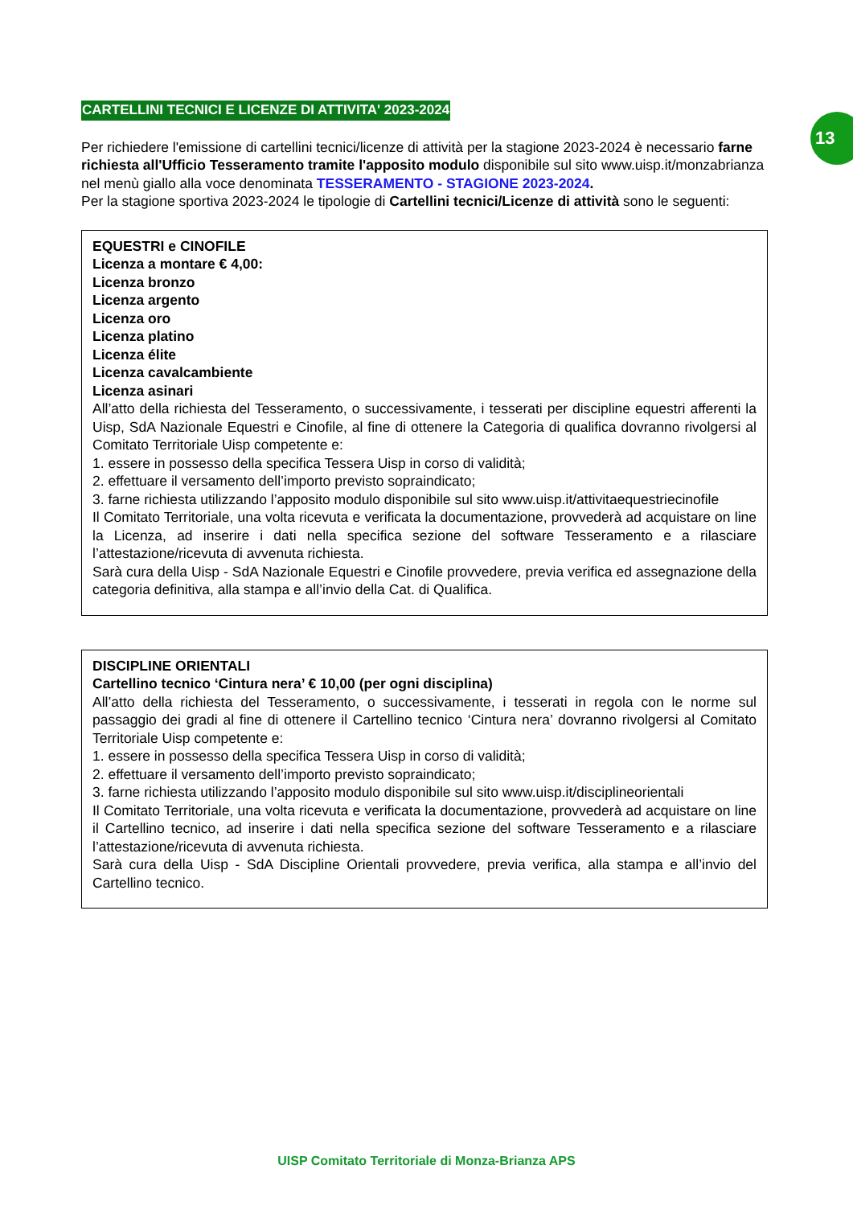13
CARTELLINI TECNICI E LICENZE DI ATTIVITA' 2023-2024
Per richiedere l'emissione di cartellini tecnici/licenze di attività per la stagione 2023-2024 è necessario farne richiesta all'Ufficio Tesseramento tramite l'apposito modulo disponibile sul sito www.uisp.it/monzabrianza nel menù giallo alla voce denominata TESSERAMENTO - STAGIONE 2023-2024.
Per la stagione sportiva 2023-2024 le tipologie di Cartellini tecnici/Licenze di attività sono le seguenti:
EQUESTRI e CINOFILE
Licenza a montare € 4,00:
Licenza bronzo
Licenza argento
Licenza oro
Licenza platino
Licenza élite
Licenza cavalcambiente
Licenza asinari
All’atto della richiesta del Tesseramento, o successivamente, i tesserati per discipline equestri afferenti la Uisp, SdA Nazionale Equestri e Cinofile, al fine di ottenere la Categoria di qualifica dovranno rivolgersi al Comitato Territoriale Uisp competente e:
1. essere in possesso della specifica Tessera Uisp in corso di validità;
2. effettuare il versamento dell’importo previsto sopraindicato;
3. farne richiesta utilizzando l’apposito modulo disponibile sul sito www.uisp.it/attivitaequestriecinofile
Il Comitato Territoriale, una volta ricevuta e verificata la documentazione, provvederà ad acquistare on line la Licenza, ad inserire i dati nella specifica sezione del software Tesseramento e a rilasciare l’attestazione/ricevuta di avvenuta richiesta.
Sarà cura della Uisp - SdA Nazionale Equestri e Cinofile provvedere, previa verifica ed assegnazione della categoria definitiva, alla stampa e all’invio della Cat. di Qualifica.
DISCIPLINE ORIENTALI
Cartellino tecnico ‘Cintura nera’ € 10,00 (per ogni disciplina)
All’atto della richiesta del Tesseramento, o successivamente, i tesserati in regola con le norme sul passaggio dei gradi al fine di ottenere il Cartellino tecnico ‘Cintura nera’ dovranno rivolgersi al Comitato Territoriale Uisp competente e:
1. essere in possesso della specifica Tessera Uisp in corso di validità;
2. effettuare il versamento dell’importo previsto sopraindicato;
3. farne richiesta utilizzando l’apposito modulo disponibile sul sito www.uisp.it/disciplineorientali
Il Comitato Territoriale, una volta ricevuta e verificata la documentazione, provvederà ad acquistare on line il Cartellino tecnico, ad inserire i dati nella specifica sezione del software Tesseramento e a rilasciare l’attestazione/ricevuta di avvenuta richiesta.
Sarà cura della Uisp - SdA Discipline Orientali provvedere, previa verifica, alla stampa e all’invio del Cartellino tecnico.
UISP Comitato Territoriale di Monza-Brianza APS